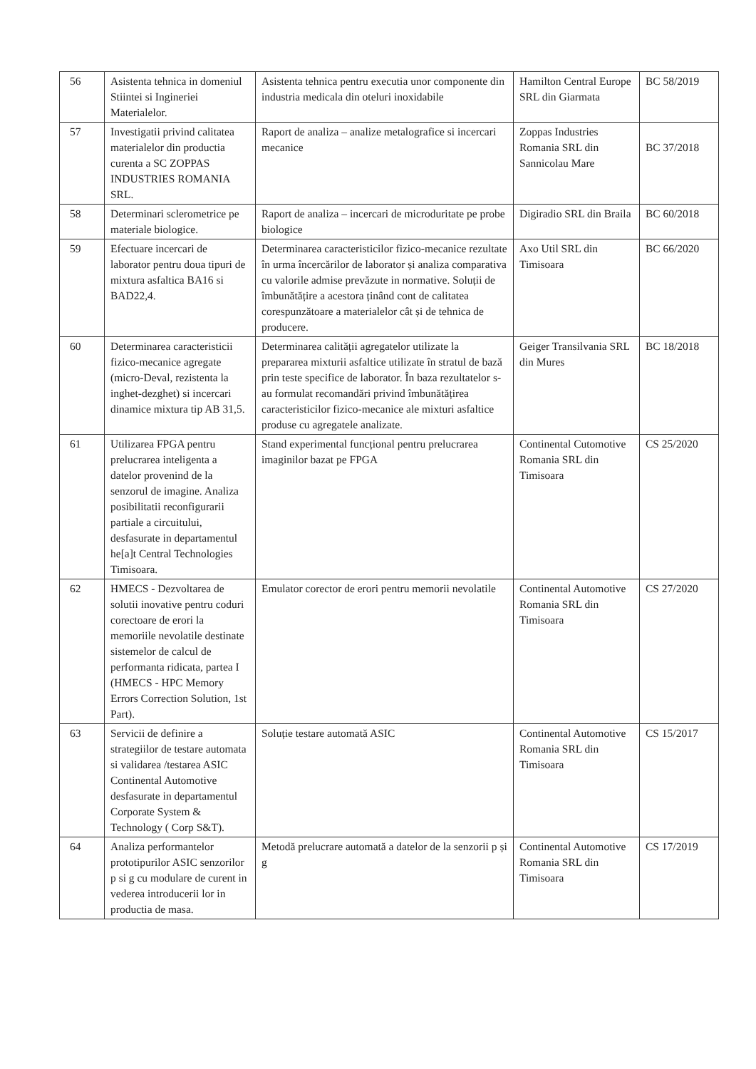| 56 | Asistenta tehnica in domeniul Stiintei si Ingineriei Materialelor. | Asistenta tehnica pentru executia unor componente din industria medicala din oteluri inoxidabile | Hamilton Central Europe SRL din Giarmata | BC 58/2019 |
| 57 | Investigatii privind calitatea materialelor din productia curenta a SC ZOPPAS INDUSTRIES ROMANIA SRL. | Raport de analiza – analize metalografice si incercari mecanice | Zoppas Industries Romania SRL din Sannicolau Mare | BC 37/2018 |
| 58 | Determinari sclerometrice pe materiale biologice. | Raport de analiza – incercari de microduritate pe probe biologice | Digiradio SRL din Braila | BC 60/2018 |
| 59 | Efectuare incercari de laborator pentru doua tipuri de mixtura asfaltica BA16 si BAD22,4. | Determinarea caracteristicilor fizico-mecanice rezultate în urma încercărilor de laborator și analiza comparativa cu valorile admise prevăzute in normative. Soluții de îmbunătățire a acestora ținând cont de calitatea corespunzătoare a materialelor cât și de tehnica de producere. | Axo Util SRL din Timisoara | BC 66/2020 |
| 60 | Determinarea caracteristicii fizico-mecanice agregate (micro-Deval, rezistenta la inghet-dezghet) si incercari dinamice mixtura tip AB 31,5. | Determinarea calității agregatelor utilizate la prepararea mixturii asfaltice utilizate în stratul de bază prin teste specifice de laborator. În baza rezultatelor s-au formulat recomandări privind îmbunătățirea caracteristicilor fizico-mecanice ale mixturi asfaltice produse cu agregatele analizate. | Geiger Transilvania SRL din Mures | BC 18/2018 |
| 61 | Utilizarea FPGA pentru prelucrarea inteligenta a datelor provenind de la senzorul de imagine. Analiza posibilitatii reconfigurarii partiale a circuitului, desfasurate in departamentul he[a]t Central Technologies Timisoara. | Stand experimental funcțional pentru prelucrarea imaginilor bazat pe FPGA | Continental Cutomotive Romania SRL din Timisoara | CS 25/2020 |
| 62 | HMECS - Dezvoltarea de solutii inovative pentru coduri corectoare de erori la memoriile nevolatile destinate sistemelor de calcul de performanta ridicata, partea I (HMECS - HPC Memory Errors Correction Solution, 1st Part). | Emulator corector de erori pentru memorii nevolatile | Continental Automotive Romania SRL din Timisoara | CS 27/2020 |
| 63 | Servicii de definire a strategiilor de testare automata si validarea /testarea ASIC Continental Automotive desfasurate in departamentul Corporate System & Technology ( Corp S&T). | Soluție testare automată ASIC | Continental Automotive Romania SRL din Timisoara | CS 15/2017 |
| 64 | Analiza performantelor prototipurilor ASIC senzorilor p si g cu modulare de curent in vederea introducerii lor in productia de masa. | Metodă prelucrare automată a datelor de la senzorii p și g | Continental Automotive Romania SRL din Timisoara | CS 17/2019 |